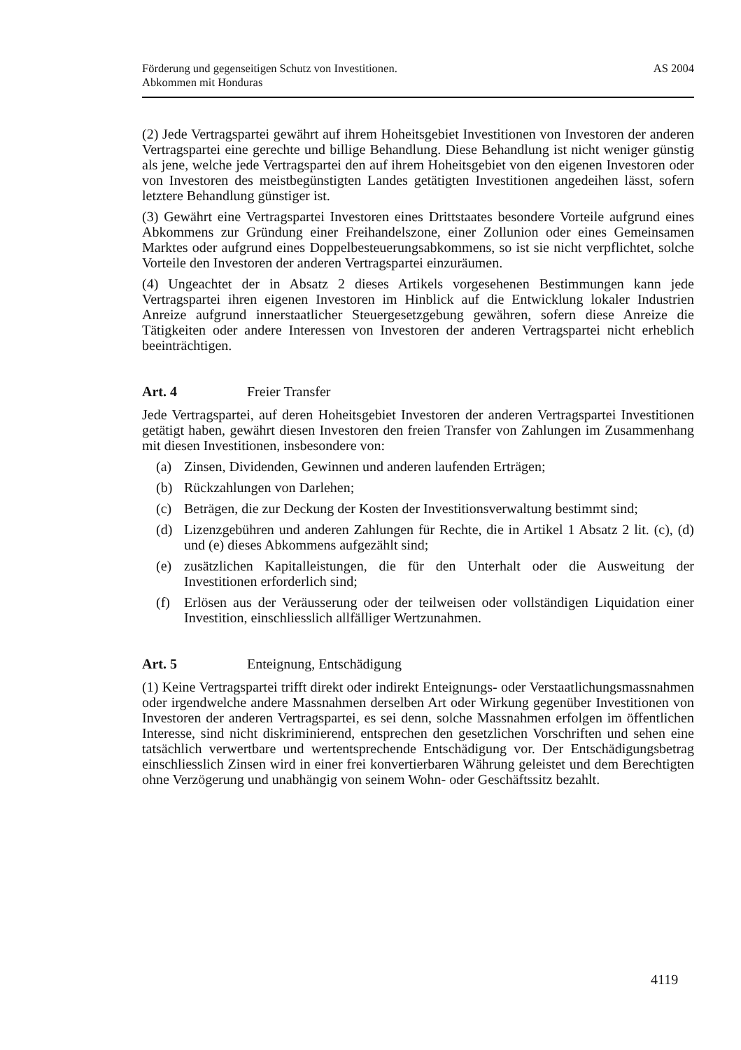Förderung und gegenseitigen Schutz von Investitionen.
Abkommen mit Honduras
AS 2004
(2) Jede Vertragspartei gewährt auf ihrem Hoheitsgebiet Investitionen von Investoren der anderen Vertragspartei eine gerechte und billige Behandlung. Diese Behandlung ist nicht weniger günstig als jene, welche jede Vertragspartei den auf ihrem Hoheitsgebiet von den eigenen Investoren oder von Investoren des meistbegünstigten Landes getätigten Investitionen angedeihen lässt, sofern letztere Behandlung günstiger ist.
(3) Gewährt eine Vertragspartei Investoren eines Drittstaates besondere Vorteile aufgrund eines Abkommens zur Gründung einer Freihandelszone, einer Zollunion oder eines Gemeinsamen Marktes oder aufgrund eines Doppelbesteuerungsabkommens, so ist sie nicht verpflichtet, solche Vorteile den Investoren der anderen Vertragspartei einzuräumen.
(4) Ungeachtet der in Absatz 2 dieses Artikels vorgesehenen Bestimmungen kann jede Vertragspartei ihren eigenen Investoren im Hinblick auf die Entwicklung lokaler Industrien Anreize aufgrund innerstaatlicher Steuergesetzgebung gewähren, sofern diese Anreize die Tätigkeiten oder andere Interessen von Investoren der anderen Vertragspartei nicht erheblich beeinträchtigen.
Art. 4 Freier Transfer
Jede Vertragspartei, auf deren Hoheitsgebiet Investoren der anderen Vertragspartei Investitionen getätigt haben, gewährt diesen Investoren den freien Transfer von Zahlungen im Zusammenhang mit diesen Investitionen, insbesondere von:
(a) Zinsen, Dividenden, Gewinnen und anderen laufenden Erträgen;
(b) Rückzahlungen von Darlehen;
(c) Beträgen, die zur Deckung der Kosten der Investitionsverwaltung bestimmt sind;
(d) Lizenzgebühren und anderen Zahlungen für Rechte, die in Artikel 1 Absatz 2 lit. (c), (d) und (e) dieses Abkommens aufgezählt sind;
(e) zusätzlichen Kapitalleistungen, die für den Unterhalt oder die Ausweitung der Investitionen erforderlich sind;
(f) Erlösen aus der Veräusserung oder der teilweisen oder vollständigen Liquidation einer Investition, einschliesslich allfälliger Wertzunahmen.
Art. 5 Enteignung, Entschädigung
(1) Keine Vertragspartei trifft direkt oder indirekt Enteignungs- oder Verstaatlichungsmassnahmen oder irgendwelche andere Massnahmen derselben Art oder Wirkung gegenüber Investitionen von Investoren der anderen Vertragspartei, es sei denn, solche Massnahmen erfolgen im öffentlichen Interesse, sind nicht diskriminierend, entsprechen den gesetzlichen Vorschriften und sehen eine tatsächlich verwertbare und wertentsprechende Entschädigung vor. Der Entschädigungsbetrag einschliesslich Zinsen wird in einer frei konvertierbaren Währung geleistet und dem Berechtigten ohne Verzögerung und unabhängig von seinem Wohn- oder Geschäftssitz bezahlt.
4119